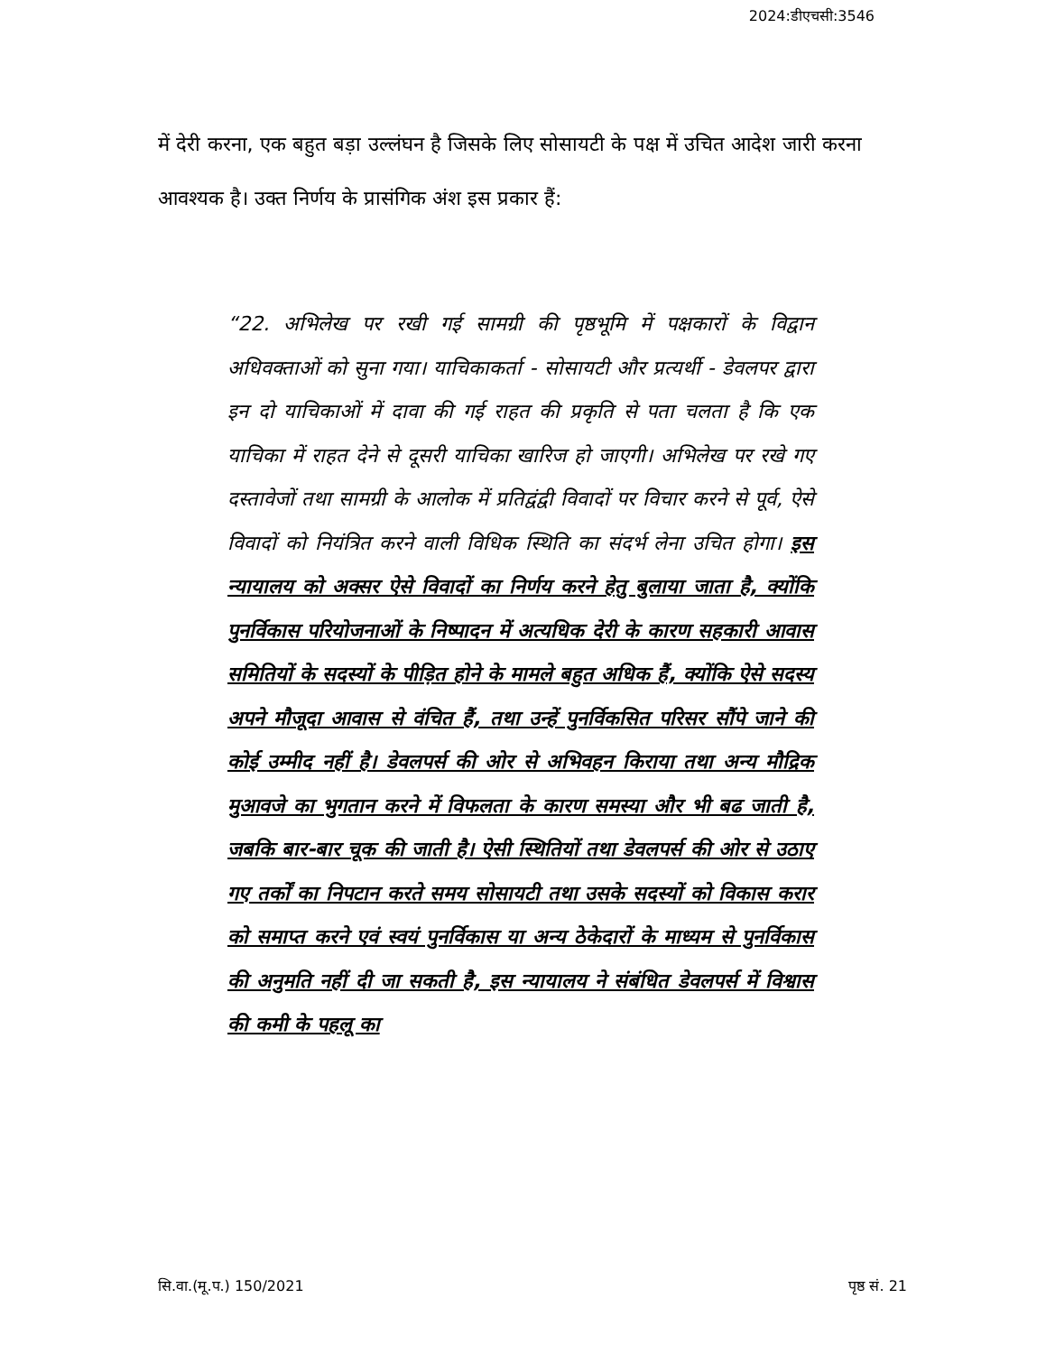2024:डीएचसी:3546
में देरी करना, एक बहुत बड़ा उल्लंघन है जिसके लिए सोसायटी के पक्ष में उचित आदेश जारी करना आवश्यक है। उक्त निर्णय के प्रासंगिक अंश इस प्रकार हैं:
“22. अभिलेख पर रखी गई सामग्री की पृष्ठभूमि में पक्षकारों के विद्वान अधिवक्ताओं को सुना गया। याचिकाकर्ता - सोसायटी और प्रत्यर्थी - डेवलपर द्वारा इन दो याचिकाओं में दावा की गई राहत की प्रकृति से पता चलता है कि एक याचिका में राहत देने से दूसरी याचिका खारिज हो जाएगी। अभिलेख पर रखे गए दस्तावेजों तथा सामग्री के आलोक में प्रतिद्वंद्वी विवादों पर विचार करने से पूर्व, ऐसे विवादों को नियंत्रित करने वाली विधिक स्थिति का संदर्भ लेना उचित होगा। इस न्यायालय को अक्सर ऐसे विवादों का निर्णय करने हेतु बुलाया जाता है, क्योंकि पुनर्विकास परियोजनाओं के निष्पादन में अत्यधिक देरी के कारण सहकारी आवास समितियों के सदस्यों के पीड़ित होने के मामले बहुत अधिक हैं, क्योंकि ऐसे सदस्य अपने मौजूदा आवास से वंचित हैं, तथा उन्हें पुनर्विकसित परिसर सौंपे जाने की कोई उम्मीद नहीं है। डेवलपर्स की ओर से अभिवहन किराया तथा अन्य मौद्रिक मुआवजे का भुगतान करने में विफलता के कारण समस्या और भी बढ जाती है, जबकि बार-बार चूक की जाती है। ऐसी स्थितियों तथा डेवलपर्स की ओर से उठाए गए तर्कों का निपटान करते समय सोसायटी तथा उसके सदस्यों को विकास करार को समाप्त करने एवं स्वयं पुनर्विकास या अन्य ठेकेदारों के माध्यम से पुनर्विकास की अनुमति नहीं दी जा सकती है, इस न्यायालय ने संबंधित डेवलपर्स में विश्वास की कमी के पहलू का
सि.वा.(मू.प.) 150/2021 पृष्ठ सं. 21